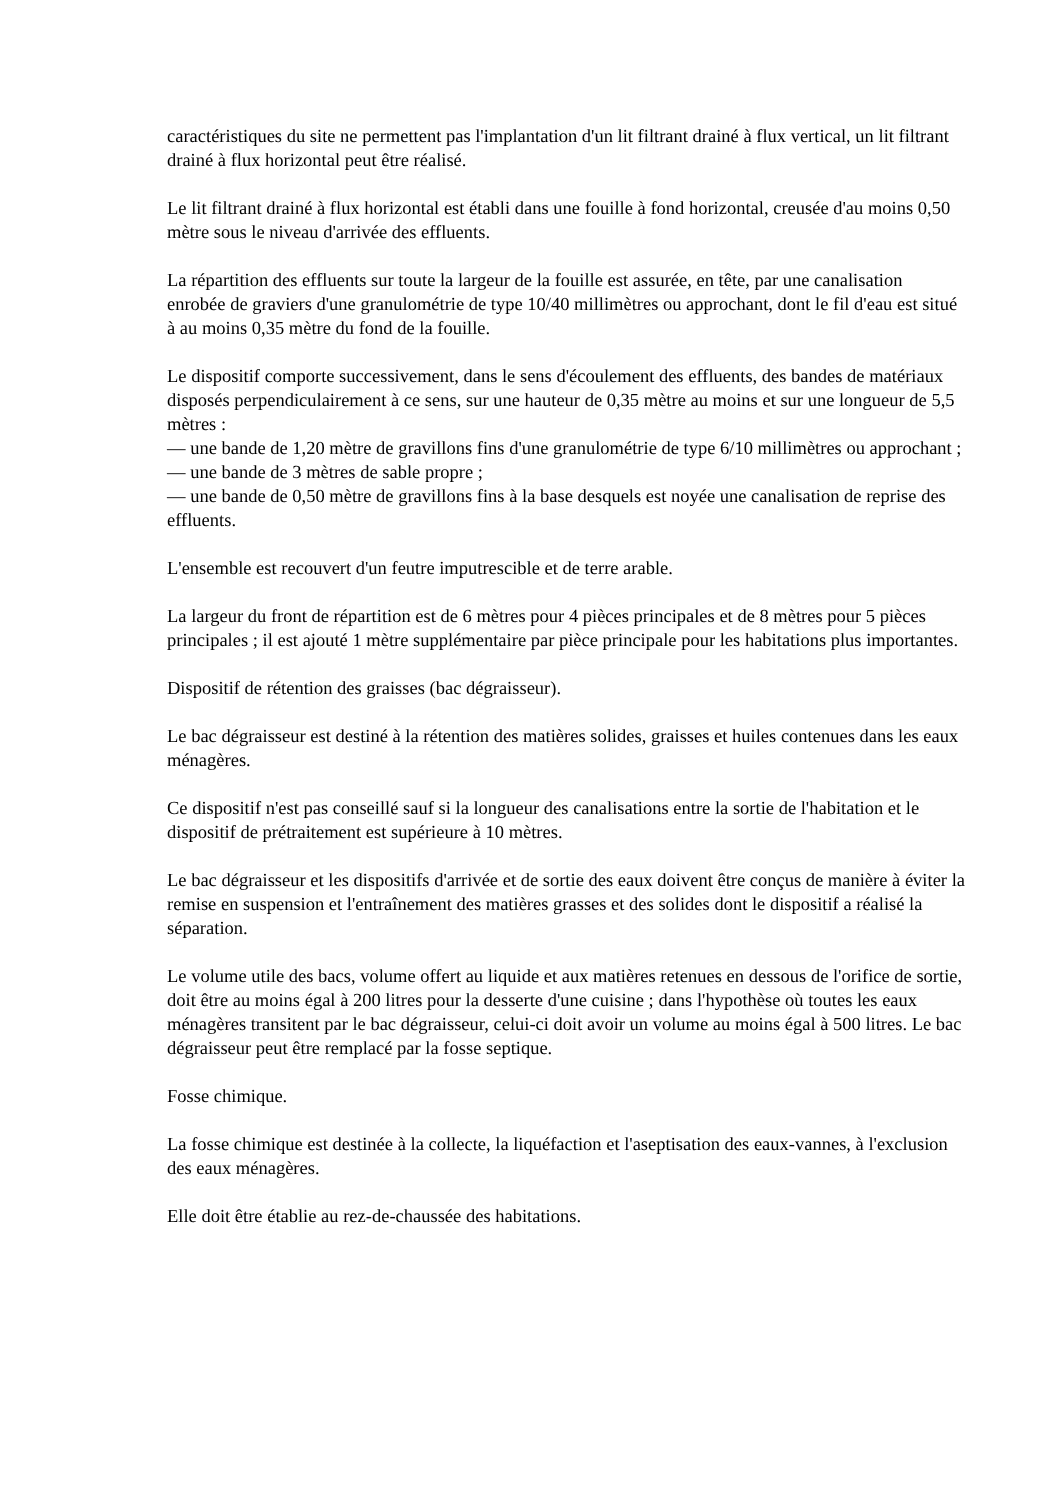caractéristiques du site ne permettent pas l'implantation d'un lit filtrant drainé à flux vertical, un lit filtrant drainé à flux horizontal peut être réalisé.
Le lit filtrant drainé à flux horizontal est établi dans une fouille à fond horizontal, creusée d'au moins 0,50 mètre sous le niveau d'arrivée des effluents.
La répartition des effluents sur toute la largeur de la fouille est assurée, en tête, par une canalisation enrobée de graviers d'une granulométrie de type 10/40 millimètres ou approchant, dont le fil d'eau est situé à au moins 0,35 mètre du fond de la fouille.
Le dispositif comporte successivement, dans le sens d'écoulement des effluents, des bandes de matériaux disposés perpendiculairement à ce sens, sur une hauteur de 0,35 mètre au moins et sur une longueur de 5,5 mètres :
— une bande de 1,20 mètre de gravillons fins d'une granulométrie de type 6/10 millimètres ou approchant ;
— une bande de 3 mètres de sable propre ;
— une bande de 0,50 mètre de gravillons fins à la base desquels est noyée une canalisation de reprise des effluents.
L'ensemble est recouvert d'un feutre imputrescible et de terre arable.
La largeur du front de répartition est de 6 mètres pour 4 pièces principales et de 8 mètres pour 5 pièces principales ; il est ajouté 1 mètre supplémentaire par pièce principale pour les habitations plus importantes.
Dispositif de rétention des graisses (bac dégraisseur).
Le bac dégraisseur est destiné à la rétention des matières solides, graisses et huiles contenues dans les eaux ménagères.
Ce dispositif n'est pas conseillé sauf si la longueur des canalisations entre la sortie de l'habitation et le dispositif de prétraitement est supérieure à 10 mètres.
Le bac dégraisseur et les dispositifs d'arrivée et de sortie des eaux doivent être conçus de manière à éviter la remise en suspension et l'entraînement des matières grasses et des solides dont le dispositif a réalisé la séparation.
Le volume utile des bacs, volume offert au liquide et aux matières retenues en dessous de l'orifice de sortie, doit être au moins égal à 200 litres pour la desserte d'une cuisine ; dans l'hypothèse où toutes les eaux ménagères transitent par le bac dégraisseur, celui-ci doit avoir un volume au moins égal à 500 litres. Le bac dégraisseur peut être remplacé par la fosse septique.
Fosse chimique.
La fosse chimique est destinée à la collecte, la liquéfaction et l'aseptisation des eaux-vannes, à l'exclusion des eaux ménagères.
Elle doit être établie au rez-de-chaussée des habitations.